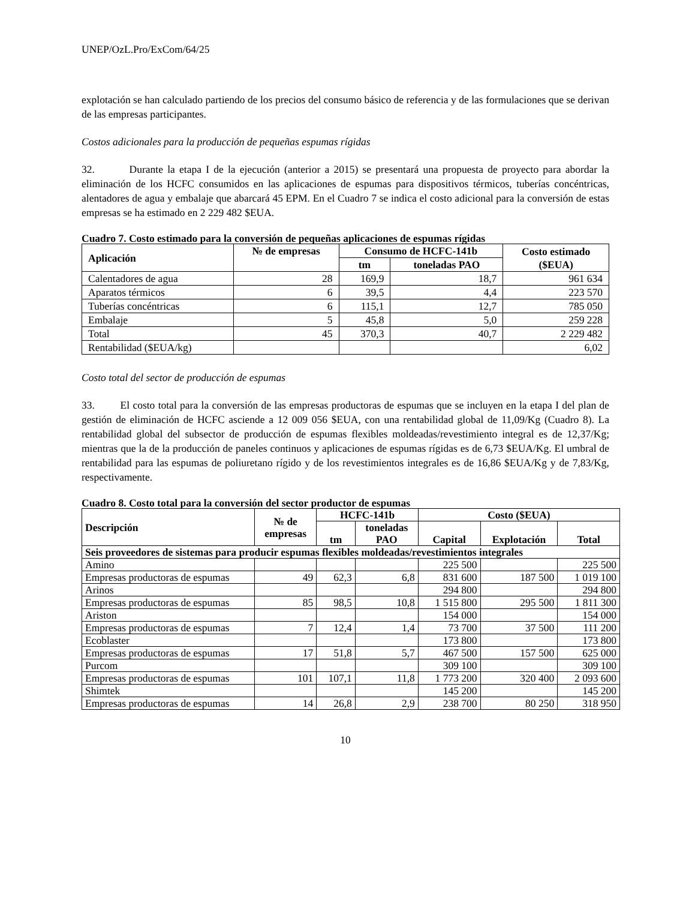UNEP/OzL.Pro/ExCom/64/25
explotación se han calculado partiendo de los precios del consumo básico de referencia y de las formulaciones que se derivan de las empresas participantes.
Costos adicionales para la producción de pequeñas espumas rígidas
32. Durante la etapa I de la ejecución (anterior a 2015) se presentará una propuesta de proyecto para abordar la eliminación de los HCFC consumidos en las aplicaciones de espumas para dispositivos térmicos, tuberías concéntricas, alentadores de agua y embalaje que abarcará 45 EPM. En el Cuadro 7 se indica el costo adicional para la conversión de estas empresas se ha estimado en 2 229 482 $EUA.
Cuadro 7. Costo estimado para la conversión de pequeñas aplicaciones de espumas rígidas
| Aplicación | № de empresas | Consumo de HCFC-141b | | Costo estimado ($EUA) |
| --- | --- | --- | --- | --- |
| | | tm | toneladas PAO | |
| Calentadores de agua | 28 | 169,9 | 18,7 | 961 634 |
| Aparatos térmicos | 6 | 39,5 | 4,4 | 223 570 |
| Tuberías concéntricas | 6 | 115,1 | 12,7 | 785 050 |
| Embalaje | 5 | 45,8 | 5,0 | 259 228 |
| Total | 45 | 370,3 | 40,7 | 2 229 482 |
| Rentabilidad ($EUA/kg) | | | | 6,02 |
Costo total del sector de producción de espumas
33. El costo total para la conversión de las empresas productoras de espumas que se incluyen en la etapa I del plan de gestión de eliminación de HCFC asciende a 12 009 056 $EUA, con una rentabilidad global de 11,09/Kg (Cuadro 8). La rentabilidad global del subsector de producción de espumas flexibles moldeadas/revestimiento integral es de 12,37/Kg; mientras que la de la producción de paneles continuos y aplicaciones de espumas rígidas es de 6,73 $EUA/Kg. El umbral de rentabilidad para las espumas de poliuretano rígido y de los revestimientos integrales es de 16,86 $EUA/Kg y de 7,83/Kg, respectivamente.
Cuadro 8. Costo total para la conversión del sector productor de espumas
| Descripción | № de empresas | HCFC-141b | | Costo ($EUA) | | |
| --- | --- | --- | --- | --- | --- | --- |
| | | tm | toneladas PAO | Capital | Explotación | Total |
| Seis proveedores de sistemas para producir espumas flexibles moldeadas/revestimientos integrales | | | | | | |
| Amino | | | | 225 500 | | 225 500 |
| Empresas productoras de espumas | 49 | 62,3 | 6,8 | 831 600 | 187 500 | 1 019 100 |
| Arinos | | | | 294 800 | | 294 800 |
| Empresas productoras de espumas | 85 | 98,5 | 10,8 | 1 515 800 | 295 500 | 1 811 300 |
| Ariston | | | | 154 000 | | 154 000 |
| Empresas productoras de espumas | 7 | 12,4 | 1,4 | 73 700 | 37 500 | 111 200 |
| Ecoblaster | | | | 173 800 | | 173 800 |
| Empresas productoras de espumas | 17 | 51,8 | 5,7 | 467 500 | 157 500 | 625 000 |
| Purcom | | | | 309 100 | | 309 100 |
| Empresas productoras de espumas | 101 | 107,1 | 11,8 | 1 773 200 | 320 400 | 2 093 600 |
| Shimtek | | | | 145 200 | | 145 200 |
| Empresas productoras de espumas | 14 | 26,8 | 2,9 | 238 700 | 80 250 | 318 950 |
10